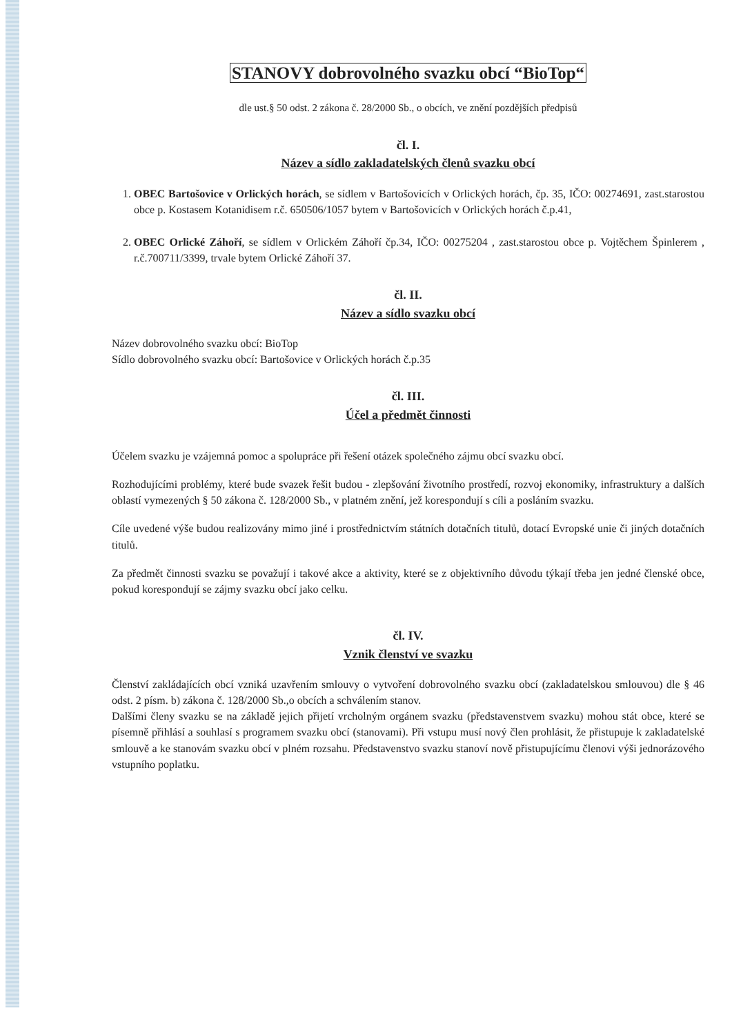STANOVY dobrovolného svazku obcí “BioTop“
dle ust.§ 50 odst. 2 zákona č. 28/2000 Sb., o obcích, ve znění pozdějších předpisů
čl. I.
Název a sídlo zakladatelských členů svazku obcí
1. OBEC Bartošovice v Orlických horách, se sídlem v Bartošovicích v Orlických horách, čp. 35, IČO: 00274691, zast.starostou obce p. Kostasem Kotanidisem r.č. 650506/1057 bytem v Bartošovicích v Orlických horách č.p.41,
2. OBEC Orlické Záhoří, se sídlem v Orlickém Záhoří čp.34, IČO: 00275204 , zast.starostou obce p. Vojtěchem Špinlerem , r.č.700711/3399, trvale bytem Orlické Záhoří 37.
čl. II.
Název a sídlo svazku obcí
Název dobrovolného svazku obcí: BioTop
Sídlo dobrovolného svazku obcí: Bartošovice v Orlických horách č.p.35
čl. III.
Účel a předmět činnosti
Účelem svazku je vzájemná pomoc a spolupráce při řešení otázek společného zájmu obcí svazku obcí.
Rozhodujícími problémy, které bude svazek řešit budou - zlepšování životního prostředí, rozvoj ekonomiky, infrastruktury a dalších oblastí vymezených § 50 zákona č. 128/2000 Sb., v platném znění, jež korespondují s cíli a posláním svazku.
Cíle uvedené výše budou realizovány mimo jiné i prostřednictvím státních dotačních titulů, dotací Evropské unie či jiných dotačních titulů.
Za předmět činnosti svazku se považují i takové akce a aktivity, které se z objektivního důvodu týkají třeba jen jedné členské obce, pokud korespondují se zájmy svazku obcí jako celku.
čl. IV.
Vznik členství ve svazku
Členství zakládajících obcí vzniká uzavřením smlouvy o vytvoření dobrovolného svazku obcí (zakladatelskou smlouvou) dle § 46 odst. 2 písm. b) zákona č. 128/2000 Sb.,o obcích a schválením stanov.
Dalšími členy svazku se na základě jejich přijetí vrcholným orgánem svazku (představenstvem svazku) mohou stát obce, které se písemně přihlásí a souhlasí s programem svazku obcí (stanovami). Při vstupu musí nový člen prohlásit, že přistupuje k zakladatelské smlouvě a ke stanovám svazku obcí v plném rozsahu. Představenstvo svazku stanoví nově přistupujícímu členovi výši jednorázového vstupního poplatku.